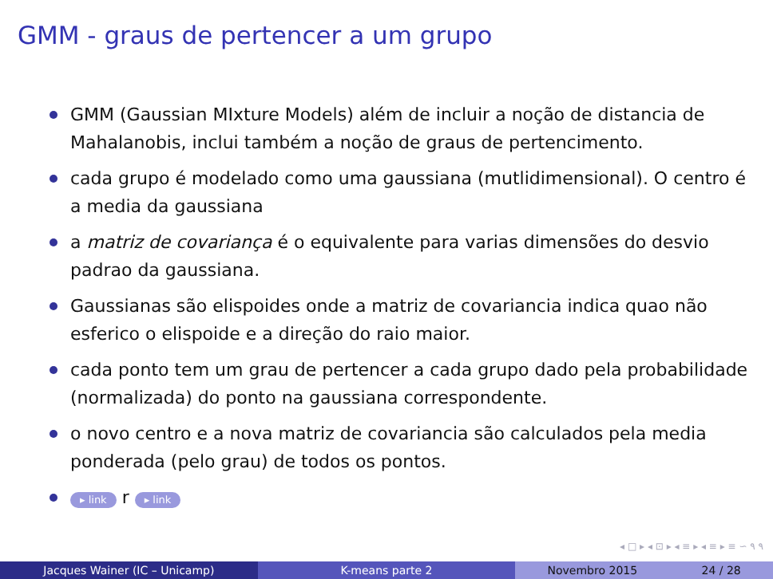GMM - graus de pertencer a um grupo
GMM (Gaussian MIxture Models) além de incluir a noção de distancia de Mahalanobis, inclui também a noção de graus de pertencimento.
cada grupo é modelado como uma gaussiana (mutlidimensional). O centro é a media da gaussiana
a matriz de covariança é o equivalente para varias dimensões do desvio padrao da gaussiana.
Gaussianas são elispoides onde a matriz de covariancia indica quao não esferico o elispoide e a direção do raio maior.
cada ponto tem um grau de pertencer a cada grupo dado pela probabilidade (normalizada) do ponto na gaussiana correspondente.
o novo centro e a nova matriz de covariancia são calculados pela media ponderada (pelo grau) de todos os pontos.
▸ link r ▸ link
◂ □ ▸ ◂ ⊡ ▸ ◂ ≡ ▸ ◂ ≡ ▸ ≡ ∽ ۹ ۹
Jacques Wainer (IC – Unicamp) K-means parte 2 Novembro 2015 24 / 28